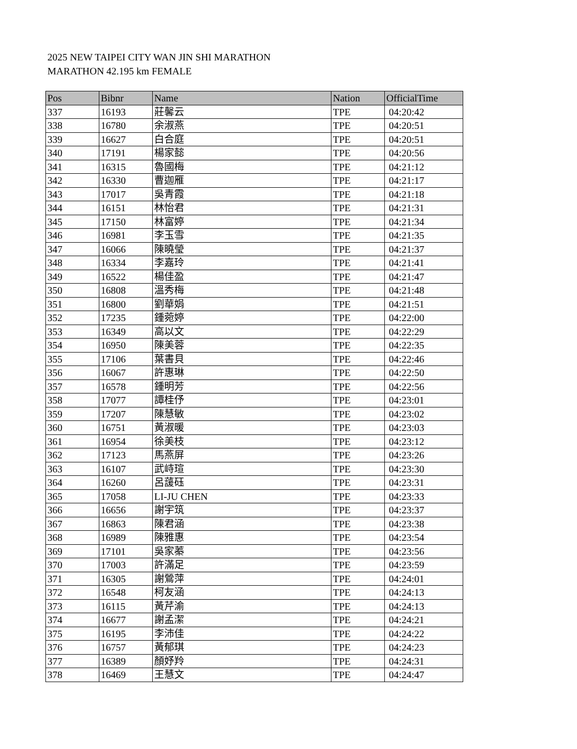2025 NEW TAIPEI CITY WAN JIN SHI MARATHON
MARATHON 42.195 km FEMALE
| Pos | Bibnr | Name | Nation | OfficialTime |
| --- | --- | --- | --- | --- |
| 337 | 16193 | 莊馨云 | TPE | 04:20:42 |
| 338 | 16780 | 余淑燕 | TPE | 04:20:51 |
| 339 | 16627 | 白合庭 | TPE | 04:20:51 |
| 340 | 17191 | 楊家懿 | TPE | 04:20:56 |
| 341 | 16315 | 魯國梅 | TPE | 04:21:12 |
| 342 | 16330 | 曹迦雁 | TPE | 04:21:17 |
| 343 | 17017 | 吳青霞 | TPE | 04:21:18 |
| 344 | 16151 | 林怡君 | TPE | 04:21:31 |
| 345 | 17150 | 林富婷 | TPE | 04:21:34 |
| 346 | 16981 | 李玉雪 | TPE | 04:21:35 |
| 347 | 16066 | 陳曉瑩 | TPE | 04:21:37 |
| 348 | 16334 | 李嘉玲 | TPE | 04:21:41 |
| 349 | 16522 | 楊佳盈 | TPE | 04:21:47 |
| 350 | 16808 | 溫秀梅 | TPE | 04:21:48 |
| 351 | 16800 | 劉華娟 | TPE | 04:21:51 |
| 352 | 17235 | 鍾菀婷 | TPE | 04:22:00 |
| 353 | 16349 | 高以文 | TPE | 04:22:29 |
| 354 | 16950 | 陳美蓉 | TPE | 04:22:35 |
| 355 | 17106 | 葉書貝 | TPE | 04:22:46 |
| 356 | 16067 | 許惠琳 | TPE | 04:22:50 |
| 357 | 16578 | 鍾明芳 | TPE | 04:22:56 |
| 358 | 17077 | 譚桂伃 | TPE | 04:23:01 |
| 359 | 17207 | 陳慧敏 | TPE | 04:23:02 |
| 360 | 16751 | 黃淑暖 | TPE | 04:23:03 |
| 361 | 16954 | 徐美枝 | TPE | 04:23:12 |
| 362 | 17123 | 馬燕屏 | TPE | 04:23:26 |
| 363 | 16107 | 武峙瑄 | TPE | 04:23:30 |
| 364 | 16260 | 呂蘐砡 | TPE | 04:23:31 |
| 365 | 17058 | LI-JU CHEN | TPE | 04:23:33 |
| 366 | 16656 | 謝宇筑 | TPE | 04:23:37 |
| 367 | 16863 | 陳君涵 | TPE | 04:23:38 |
| 368 | 16989 | 陳雅惠 | TPE | 04:23:54 |
| 369 | 17101 | 吳家蓁 | TPE | 04:23:56 |
| 370 | 17003 | 許滿足 | TPE | 04:23:59 |
| 371 | 16305 | 謝鶯萍 | TPE | 04:24:01 |
| 372 | 16548 | 柯友涵 | TPE | 04:24:13 |
| 373 | 16115 | 黃芹渝 | TPE | 04:24:13 |
| 374 | 16677 | 謝孟潔 | TPE | 04:24:21 |
| 375 | 16195 | 李沛佳 | TPE | 04:24:22 |
| 376 | 16757 | 黃郁琪 | TPE | 04:24:23 |
| 377 | 16389 | 顏妤羚 | TPE | 04:24:31 |
| 378 | 16469 | 王慧文 | TPE | 04:24:47 |